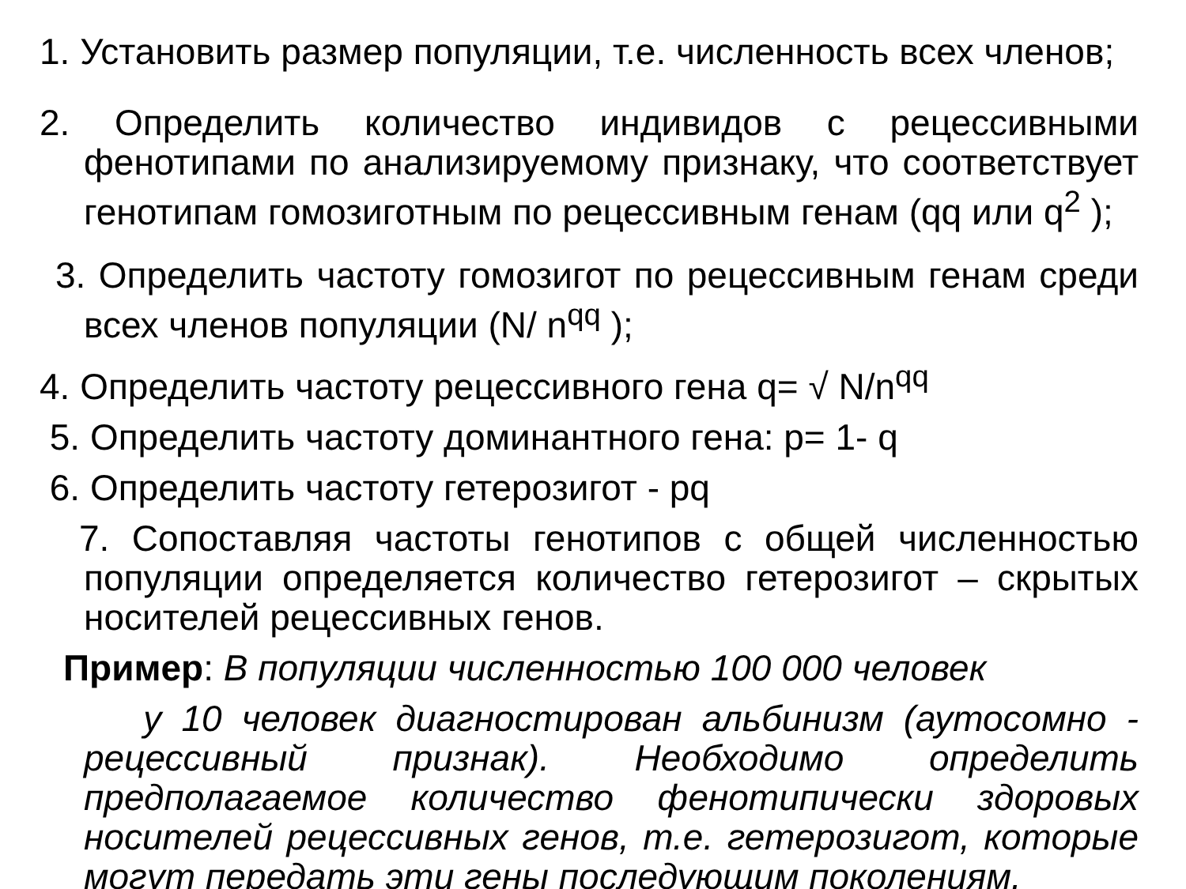1. Установить размер популяции, т.е. численность всех членов;
2. Определить количество индивидов с рецессивными фенотипами по анализируемому признаку, что соответствует генотипам гомозиготным по рецессивным генам (qq или q<sup>2</sup> );
3. Определить частоту гомозигот по рецессивным генам среди всех членов популяции (N/ n<sup>qq</sup> );
4. Определить частоту рецессивного гена q= √ N/n<sup>qq</sup>
5. Определить частоту доминантного гена: p= 1- q
6. Определить частоту гетерозигот - pq
7. Сопоставляя частоты генотипов с общей численностью популяции определяется количество гетерозигот – скрытых носителей рецессивных генов.
Пример: В популяции численностью 100 000 человек
у 10 человек диагностирован альбинизм (аутосомно - рецессивный признак). Необходимо определить предполагаемое количество фенотипически здоровых носителей рецессивных генов, т.е. гетерозигот, которые могут передать эти гены последующим поколениям.